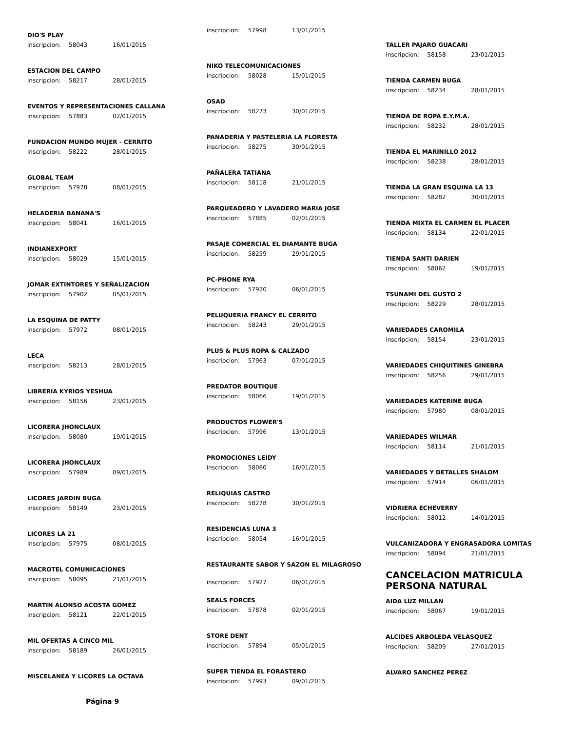DIO'S PLAY
inscripcion: 58043 16/01/2015
ESTACION DEL CAMPO
inscripcion: 58217 28/01/2015
EVENTOS Y REPRESENTACIONES CALLANA
inscripcion: 57883 02/01/2015
FUNDACION MUNDO MUJER - CERRITO
inscripcion: 58222 28/01/2015
GLOBAL TEAM
inscripcion: 57978 08/01/2015
HELADERIA BANANA'S
inscripcion: 58041 16/01/2015
INDIANEXPORT
inscripcion: 58029 15/01/2015
JOMAR EXTINTORES Y SEÑALIZACION
inscripcion: 57902 05/01/2015
LA ESQUINA DE PATTY
inscripcion: 57972 08/01/2015
LECA
inscripcion: 58213 28/01/2015
LIBRERIA KYRIOS YESHUA
inscripcion: 58156 23/01/2015
LICORERA JHONCLAUX
inscripcion: 58080 19/01/2015
LICORERA JHONCLAUX
inscripcion: 57989 09/01/2015
LICORES JARDIN BUGA
inscripcion: 58149 23/01/2015
LICORES LA 21
inscripcion: 57975 08/01/2015
MACROTEL COMUNICACIONES
inscripcion: 58095 21/01/2015
MARTIN ALONSO ACOSTA GOMEZ
inscripcion: 58121 22/01/2015
MIL OFERTAS A CINCO MIL
inscripcion: 58189 26/01/2015
MISCELANEA Y LICORES LA OCTAVA
Página 9
inscripcion: 57998 13/01/2015
NIKO TELECOMUNICACIONES
inscripcion: 58028 15/01/2015
OSAD
inscripcion: 58273 30/01/2015
PANADERIA Y PASTELERIA LA FLORESTA
inscripcion: 58275 30/01/2015
PAÑALERA TATIANA
inscripcion: 58118 21/01/2015
PARQUEADERO Y LAVADERO MARIA JOSE
inscripcion: 57885 02/01/2015
PASAJE COMERCIAL EL DIAMANTE BUGA
inscripcion: 58259 29/01/2015
PC-PHONE RYA
inscripcion: 57920 06/01/2015
PELUQUERIA FRANCY EL CERRITO
inscripcion: 58243 29/01/2015
PLUS & PLUS ROPA & CALZADO
inscripcion: 57963 07/01/2015
PREDATOR BOUTIQUE
inscripcion: 58066 19/01/2015
PRODUCTOS FLOWER'S
inscripcion: 57996 13/01/2015
PROMOCIONES LEIDY
inscripcion: 58060 16/01/2015
RELIQUIAS CASTRO
inscripcion: 58278 30/01/2015
RESIDENCIAS LUNA 3
inscripcion: 58054 16/01/2015
RESTAURANTE SABOR Y SAZON EL MILAGROSO
inscripcion: 57927 06/01/2015
SEALS FORCES
inscripcion: 57878 02/01/2015
STORE DENT
inscripcion: 57894 05/01/2015
SUPER TIENDA EL FORASTERO
inscripcion: 57993 09/01/2015
TALLER PAJARO GUACARI
inscripcion: 58158 23/01/2015
TIENDA CARMEN BUGA
inscripcion: 58234 28/01/2015
TIENDA DE ROPA E.Y.M.A.
inscripcion: 58232 28/01/2015
TIENDA EL MARINILLO 2012
inscripcion: 58238 28/01/2015
TIENDA LA GRAN ESQUINA LA 13
inscripcion: 58282 30/01/2015
TIENDA MIXTA EL CARMEN EL PLACER
inscripcion: 58134 22/01/2015
TIENDA SANTI DARIEN
inscripcion: 58062 19/01/2015
TSUNAMI DEL GUSTO 2
inscripcion: 58229 28/01/2015
VARIEDADES CAROMILA
inscripcion: 58154 23/01/2015
VARIEDADES CHIQUITINES GINEBRA
inscripcion: 58256 29/01/2015
VARIEDADES KATERINE BUGA
inscripcion: 57980 08/01/2015
VARIEDADES WILMAR
inscripcion: 58114 21/01/2015
VARIEDADES Y DETALLES SHALOM
inscripcion: 57914 06/01/2015
VIDRIERA ECHEVERRY
inscripcion: 58012 14/01/2015
VULCANIZADORA Y ENGRASADORA LOMITAS
inscripcion: 58094 21/01/2015
CANCELACION MATRICULA PERSONA NATURAL
AIDA LUZ MILLAN
inscripcion: 58067 19/01/2015
ALCIDES ARBOLEDA VELASQUEZ
inscripcion: 58209 27/01/2015
ALVARO SANCHEZ PEREZ